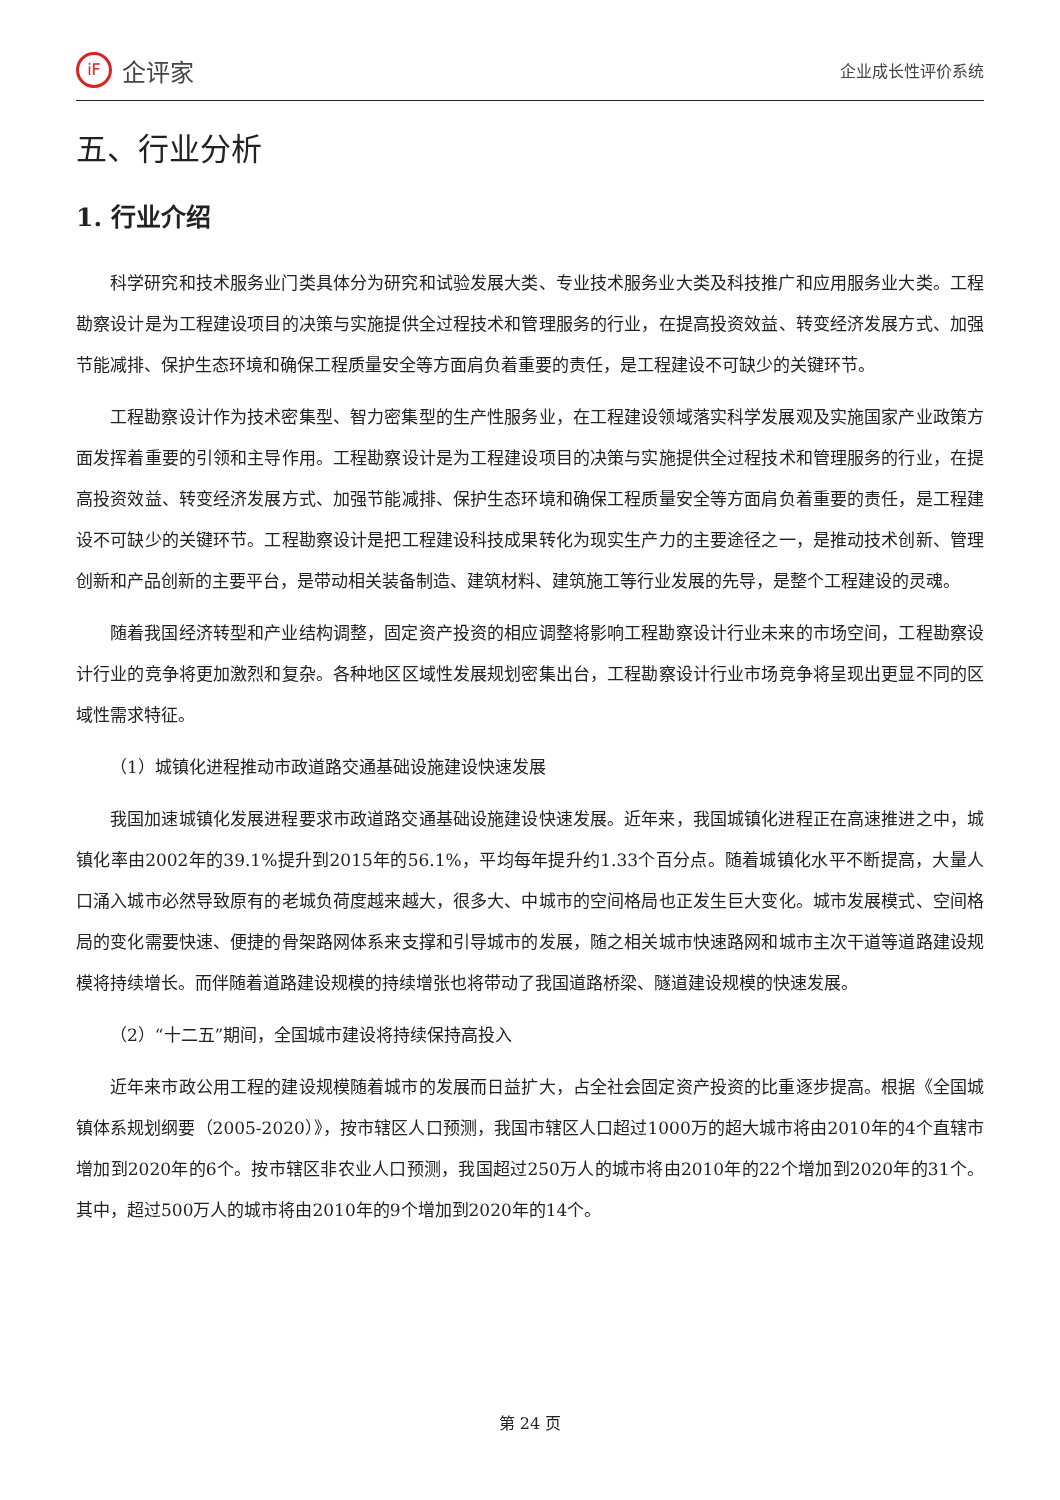iF
企评家
企业成长性评价系统
五、行业分析
1. 行业介绍
科学研究和技术服务业门类具体分为研究和试验发展大类、专业技术服务业大类及科技推广和应用服务业大类。工程勘察设计是为工程建设项目的决策与实施提供全过程技术和管理服务的行业，在提高投资效益、转变经济发展方式、加强节能减排、保护生态环境和确保工程质量安全等方面肩负着重要的责任，是工程建设不可缺少的关键环节。
工程勘察设计作为技术密集型、智力密集型的生产性服务业，在工程建设领域落实科学发展观及实施国家产业政策方面发挥着重要的引领和主导作用。工程勘察设计是为工程建设项目的决策与实施提供全过程技术和管理服务的行业，在提高投资效益、转变经济发展方式、加强节能减排、保护生态环境和确保工程质量安全等方面肩负着重要的责任，是工程建设不可缺少的关键环节。工程勘察设计是把工程建设科技成果转化为现实生产力的主要途径之一，是推动技术创新、管理创新和产品创新的主要平台，是带动相关装备制造、建筑材料、建筑施工等行业发展的先导，是整个工程建设的灵魂。
随着我国经济转型和产业结构调整，固定资产投资的相应调整将影响工程勘察设计行业未来的市场空间，工程勘察设计行业的竞争将更加激烈和复杂。各种地区区域性发展规划密集出台，工程勘察设计行业市场竞争将呈现出更显不同的区域性需求特征。
（1）城镇化进程推动市政道路交通基础设施建设快速发展
我国加速城镇化发展进程要求市政道路交通基础设施建设快速发展。近年来，我国城镇化进程正在高速推进之中，城镇化率由2002年的39.1%提升到2015年的56.1%，平均每年提升约1.33个百分点。随着城镇化水平不断提高，大量人口涌入城市必然导致原有的老城负荷度越来越大，很多大、中城市的空间格局也正发生巨大变化。城市发展模式、空间格局的变化需要快速、便捷的骨架路网体系来支撑和引导城市的发展，随之相关城市快速路网和城市主次干道等道路建设规模将持续增长。而伴随着道路建设规模的持续增张也将带动了我国道路桥梁、隧道建设规模的快速发展。
（2）“十二五”期间，全国城市建设将持续保持高投入
近年来市政公用工程的建设规模随着城市的发展而日益扩大，占全社会固定资产投资的比重逐步提高。根据《全国城镇体系规划纲要（2005-2020）》，按市辖区人口预测，我国市辖区人口超过1000万的超大城市将由2010年的4个直辖市增加到2020年的6个。按市辖区非农业人口预测，我国超过250万人的城市将由2010年的22个增加到2020年的31个。其中，超过500万人的城市将由2010年的9个增加到2020年的14个。
第 24 页